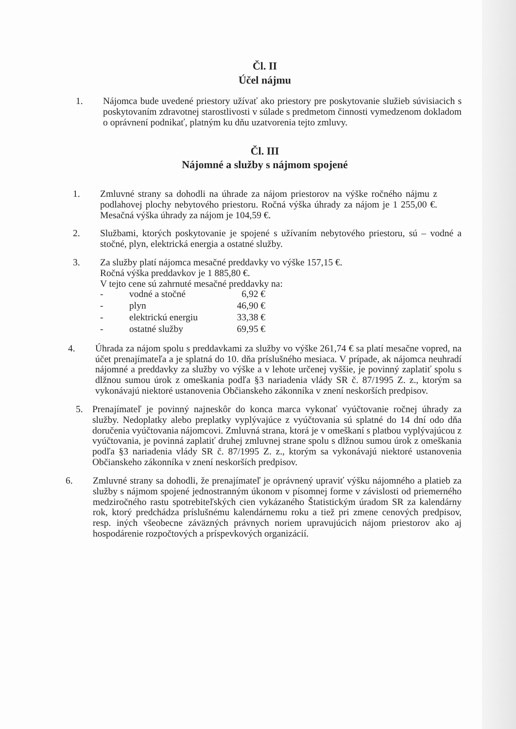Čl. II
Účel nájmu
1. Nájomca bude uvedené priestory užívať ako priestory pre poskytovanie služieb súvisiacich s poskytovaním zdravotnej starostlivosti v súlade s predmetom činnosti vymedzenom dokladom o oprávnení podnikať, platným ku dňu uzatvorenia tejto zmluvy.
Čl. III
Nájomné a služby s nájmom spojené
1. Zmluvné strany sa dohodli na úhrade za nájom priestorov na výške ročného nájmu z podlahovej plochy nebytového priestoru. Ročná výška úhrady za nájom je 1 255,00 €. Mesačná výška úhrady za nájom je 104,59 €.
2. Službami, ktorých poskytovanie je spojené s užívaním nebytového priestoru, sú – vodné a stočné, plyn, elektrická energia a ostatné služby.
3. Za služby platí nájomca mesačné preddavky vo výške 157,15 €.
Ročná výška preddavkov je 1 885,80 €.
V tejto cene sú zahrnuté mesačné preddavky na:
| - | vodné a stočné | 6,92 € |
| - | plyn | 46,90 € |
| - | elektrickú energiu | 33,38 € |
| - | ostatné služby | 69,95 € |
4. Úhrada za nájom spolu s preddavkami za služby vo výške 261,74 € sa platí mesačne vopred, na účet prenajímateľa a je splatná do 10. dňa príslušného mesiaca. V prípade, ak nájomca neuhradí nájomné a preddavky za služby vo výške a v lehote určenej vyššie, je povinný zaplatiť spolu s dlžnou sumou úrok z omeškania podľa §3 nariadenia vlády SR č. 87/1995 Z. z., ktorým sa vykonávajú niektoré ustanovenia Občianskeho zákonníka v znení neskorších predpisov.
5. Prenajímateľ je povinný najneskôr do konca marca vykonať vyúčtovanie ročnej úhrady za služby. Nedoplatky alebo preplatky vyplývajúce z vyúčtovania sú splatné do 14 dní odo dňa doručenia vyúčtovania nájomcovi. Zmluvná strana, ktorá je v omeškaní s platbou vyplývajúcou z vyúčtovania, je povinná zaplatiť druhej zmluvnej strane spolu s dlžnou sumou úrok z omeškania podľa §3 nariadenia vlády SR č. 87/1995 Z. z., ktorým sa vykonávajú niektoré ustanovenia Občianskeho zákonníka v znení neskorších predpisov.
6. Zmluvné strany sa dohodli, že prenajímateľ je oprávnený upraviť výšku nájomného a platieb za služby s nájmom spojené jednostranným úkonom v písomnej forme v závislosti od priemerného medziročného rastu spotrebiteľských cien vykázaného Štatistickým úradom SR za kalendárny rok, ktorý predchádza príslušnému kalendárnemu roku a tiež pri zmene cenových predpisov, resp. iných všeobecne záväzných právnych noriem upravujúcich nájom priestorov ako aj hospodárenie rozpočtových a príspevkových organizácií.